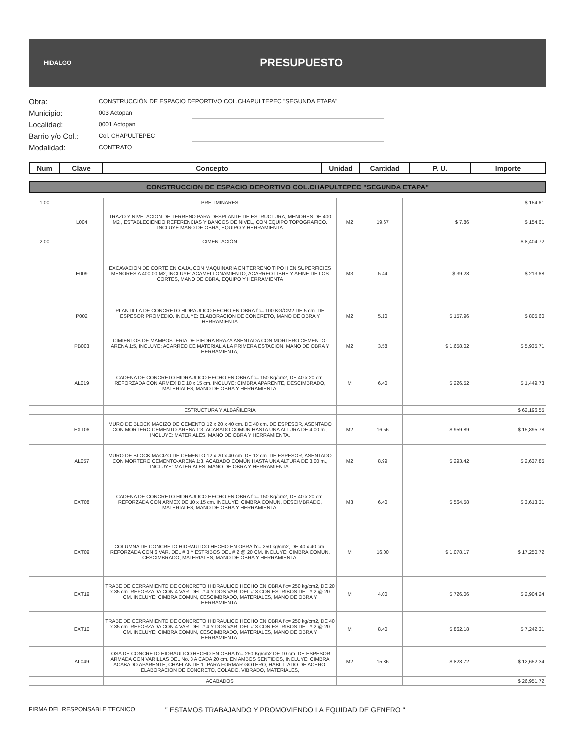HIDALGO
PRESUPUESTO
Obra: CONSTRUCCIÓN DE ESPACIO DEPORTIVO COL.CHAPULTEPEC "SEGUNDA ETAPA"
Municipio: 003 Actopan
Localidad: 0001 Actopan
Barrio y/o Col.: Col. CHAPULTEPEC
Modalidad: CONTRATO
| Num | Clave | Concepto | Unidad | Cantidad | P. U. | Importe |
| --- | --- | --- | --- | --- | --- | --- |
CONSTRUCCION DE ESPACIO DEPORTIVO COL.CHAPULTEPEC "SEGUNDA ETAPA"
| 1.00 | | PRELIMINARES | | | | $ 154.61 |
| | L004 | TRAZO Y NIVELACION DE TERRENO PARA DESPLANTE DE ESTRUCTURA, MENORES DE 400 M2 , ESTABLECIENDO REFERENCIAS Y BANCOS DE NIVEL, CON EQUIPO TOPOGRAFICO. INCLUYE MANO DE OBRA, EQUIPO Y HERRAMIENTA | M2 | 19.67 | $ 7.86 | $ 154.61 |
| 2.00 | | CIMENTACIÓN | | | | $ 8,404.72 |
| | E009 | EXCAVACION DE CORTE EN CAJA, CON MAQUINARIA EN TERRENO TIPO II EN SUPERFICIES MENORES A 400.00 M2, INCLUYE: ACAMELLONAMIENTO, ACARREO LIBRE Y AFINE DE LOS CORTES, MANO DE OBRA, EQUIPO Y HERRAMIENTA | M3 | 5.44 | $ 39.28 | $ 213.68 |
| | P002 | PLANTILLA DE CONCRETO HIDRAULICO HECHO EN OBRA f'c= 100 KG/CM2 DE 5 cm. DE ESPESOR PROMEDIO. INCLUYE: ELABORACION DE CONCRETO, MANO DE OBRA Y HERRAMIENTA | M2 | 5.10 | $ 157.96 | $ 805.60 |
| | PB003 | CIMIENTOS DE MAMPOSTERIA DE PIEDRA BRAZA ASENTADA CON MORTERO CEMENTO-ARENA 1:5, INCLUYE: ACARREO DE MATERIAL A LA PRIMERA ESTACION, MANO DE OBRA Y HERRAMIENTA, | M2 | 3.58 | $ 1,658.02 | $ 5,935.71 |
| | AL019 | CADENA DE CONCRETO HIDRAULICO HECHO EN OBRA f'c= 150 Kg/cm2, DE 40 x 20 cm. REFORZADA CON ARMEX DE 10 x 15 cm. INCLUYE: CIMBRA APARENTE, DESCIMBRADO, MATERIALES, MANO DE OBRA Y HERRAMIENTA. | M | 6.40 | $ 226.52 | $ 1,449.73 |
| | | ESTRUCTURA Y ALBAÑILERIA | | | | $ 62,196.55 |
| | EXT06 | MURO DE BLOCK MACIZO DE CEMENTO 12 x 20 x 40 cm. DE 40 cm. DE ESPESOR, ASENTADO CON MORTERO CEMENTO-ARENA 1:3, ACABADO COMÚN HASTA UNA ALTURA DE 4.00 m., INCLUYE: MATERIALES, MANO DE OBRA Y HERRAMIENTA. | M2 | 16.56 | $ 959.89 | $ 15,895.78 |
| | AL057 | MURO DE BLOCK MACIZO DE CEMENTO 12 x 20 x 40 cm. DE 12 cm. DE ESPESOR, ASENTADO CON MORTERO CEMENTO-ARENA 1:3, ACABADO COMÚN HASTA UNA ALTURA DE 3.00 m., INCLUYE: MATERIALES, MANO DE OBRA Y HERRAMIENTA. | M2 | 8.99 | $ 293.42 | $ 2,637.85 |
| | EXT08 | CADENA DE CONCRETO HIDRAULICO HECHO EN OBRA f'c= 150 Kg/cm2, DE 40 x 20 cm. REFORZADA CON ARMEX DE 10 x 15 cm. INCLUYE: CIMBRA COMUN, DESCIMBRADO, MATERIALES, MANO DE OBRA Y HERRAMIENTA. | M3 | 6.40 | $ 564.58 | $ 3,613.31 |
| | EXT09 | COLUMNA DE CONCRETO HIDRAULICO HECHO EN OBRA f'c= 250 kg/cm2, DE 40 x 40 cm. REFORZADA CON 6 VAR. DEL # 3 Y ESTRIBOS DEL # 2 @ 20 CM. INCLUYE; CIMBRA COMUN, CESCIMBRADO, MATERIALES, MANO DE OBRA Y HERRAMIENTA. | M | 16.00 | $ 1,078.17 | $ 17,250.72 |
| | EXT19 | TRABE DE CERRAMIENTO DE CONCRETO HIDRAULICO HECHO EN OBRA f'c= 250 kg/cm2, DE 20 x 35 cm. REFORZADA CON 4 VAR. DEL # 4 Y DOS VAR. DEL # 3 CON ESTRIBOS DEL # 2 @ 20 CM. INCLUYE; CIMBRA COMUN, CESCIMBRADO, MATERIALES, MANO DE OBRA Y HERRAMIENTA. | M | 4.00 | $ 726.06 | $ 2,904.24 |
| | EXT10 | TRABE DE CERRAMIENTO DE CONCRETO HIDRAULICO HECHO EN OBRA f'c= 250 kg/cm2, DE 40 x 35 cm. REFORZADA CON 4 VAR. DEL # 4 Y DOS VAR. DEL # 3 CON ESTRIBOS DEL # 2 @ 20 CM. INCLUYE; CIMBRA COMUN, CESCIMBRADO, MATERIALES, MANO DE OBRA Y HERRAMIENTA. | M | 8.40 | $ 862.18 | $ 7,242.31 |
| | AL049 | LOSA DE CONCRETO HIDRAULICO HECHO EN OBRA f'c= 250 Kg/cm2 DE 10 cm. DE ESPESOR, ARMADA CON VARILLAS DEL No. 3 A CADA 20 cm. EN AMBOS SENTIDOS, INCLUYE: CIMBRA ACABADO APARENTE, CHAFLAN DE 1" PARA FORMAR GOTERO, HABILITADO DE ACERO, ELABORACION DE CONCRETO, COLADO, VIBRADO, MATERIALES, | M2 | 15.36 | $ 823.72 | $ 12,652.34 |
| | | ACABADOS | | | | $ 26,951.72 |
FIRMA DEL RESPONSABLE TECNICO " ESTAMOS TRABAJANDO Y PROMOVIENDO LA EQUIDAD DE GENERO "